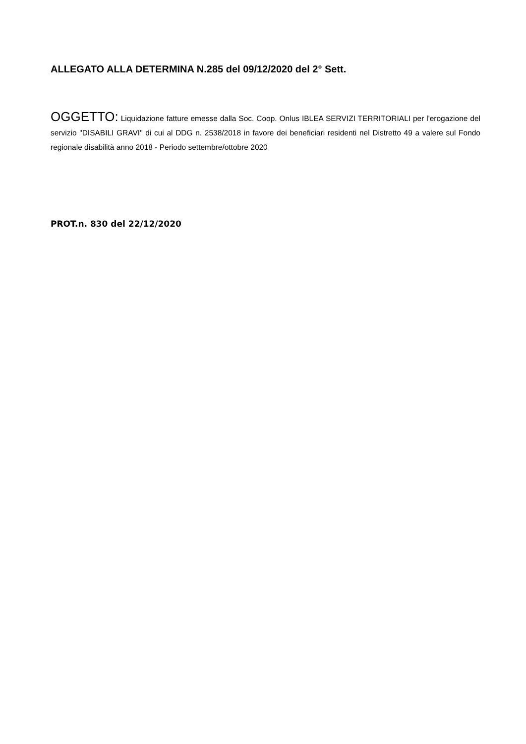ALLEGATO ALLA DETERMINA N.285 del 09/12/2020 del 2° Sett.
OGGETTO: Liquidazione fatture emesse dalla Soc. Coop. Onlus IBLEA SERVIZI TERRITORIALI per l'erogazione del servizio "DISABILI GRAVI" di cui al DDG n. 2538/2018 in favore dei beneficiari residenti nel Distretto 49 a valere sul Fondo regionale disabilità anno 2018 - Periodo settembre/ottobre 2020
PROT.n. 830 del 22/12/2020